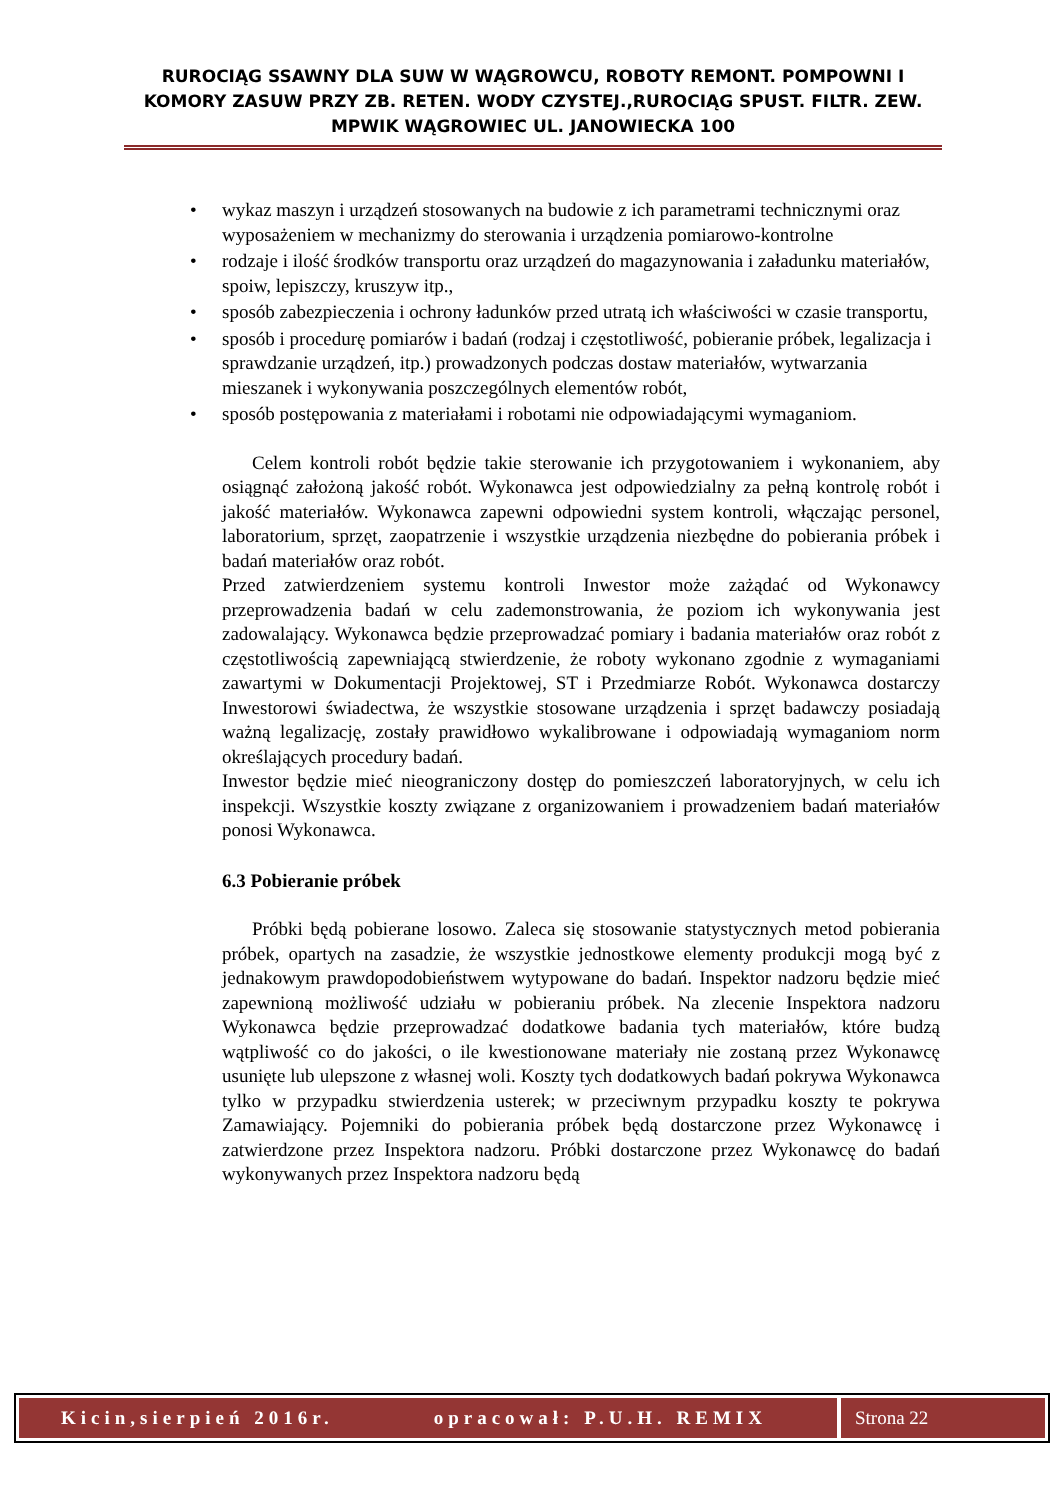RUROCIĄG SSAWNY DLA SUW W WĄGROWCU, ROBOTY REMONT. POMPOWNI I KOMORY ZASUW PRZY ZB. RETEN. WODY CZYSTEJ.,RUROCIĄG SPUST. FILTR. ZEW. MPWIK WĄGROWIEC UL. JANOWIECKA 100
• wykaz maszyn i urządzeń stosowanych na budowie z ich parametrami technicznymi oraz wyposażeniem w mechanizmy do sterowania i urządzenia pomiarowo-kontrolne
• rodzaje i ilość środków transportu oraz urządzeń do magazynowania i załadunku materiałów, spoiw, lepiszczy, kruszyw itp.,
• sposób zabezpieczenia i ochrony ładunków przed utratą ich właściwości w czasie transportu,
• sposób i procedurę pomiarów i badań (rodzaj i częstotliwość, pobieranie próbek, legalizacja i sprawdzanie urządzeń, itp.) prowadzonych podczas dostaw materiałów, wytwarzania mieszanek i wykonywania poszczególnych elementów robót,
• sposób postępowania z materiałami i robotami nie odpowiadającymi wymaganiom.
Celem kontroli robót będzie takie sterowanie ich przygotowaniem i wykonaniem, aby osiągnąć założoną jakość robót. Wykonawca jest odpowiedzialny za pełną kontrolę robót i jakość materiałów. Wykonawca zapewni odpowiedni system kontroli, włączając personel, laboratorium, sprzęt, zaopatrzenie i wszystkie urządzenia niezbędne do pobierania próbek i badań materiałów oraz robót.
Przed zatwierdzeniem systemu kontroli Inwestor może zażądać od Wykonawcy przeprowadzenia badań w celu zademonstrowania, że poziom ich wykonywania jest zadowalający. Wykonawca będzie przeprowadzać pomiary i badania materiałów oraz robót z częstotliwością zapewniającą stwierdzenie, że roboty wykonano zgodnie z wymaganiami zawartymi w Dokumentacji Projektowej, ST i Przedmiarze Robót. Wykonawca dostarczy Inwestorowi świadectwa, że wszystkie stosowane urządzenia i sprzęt badawczy posiadają ważną legalizację, zostały prawidłowo wykalibrowane i odpowiadają wymaganiom norm określających procedury badań.
Inwestor będzie mieć nieograniczony dostęp do pomieszczeń laboratoryjnych, w celu ich inspekcji. Wszystkie koszty związane z organizowaniem i prowadzeniem badań materiałów ponosi Wykonawca.
6.3 Pobieranie próbek
Próbki będą pobierane losowo. Zaleca się stosowanie statystycznych metod pobierania próbek, opartych na zasadzie, że wszystkie jednostkowe elementy produkcji mogą być z jednakowym prawdopodobieństwem wytypowane do badań. Inspektor nadzoru będzie mieć zapewnioną możliwość udziału w pobieraniu próbek. Na zlecenie Inspektora nadzoru Wykonawca będzie przeprowadzać dodatkowe badania tych materiałów, które budzą wątpliwość co do jakości, o ile kwestionowane materiały nie zostaną przez Wykonawcę usunięte lub ulepszone z własnej woli. Koszty tych dodatkowych badań pokrywa Wykonawca tylko w przypadku stwierdzenia usterek; w przeciwnym przypadku koszty te pokrywa Zamawiający. Pojemniki do pobierania próbek będą dostarczone przez Wykonawcę i zatwierdzone przez Inspektora nadzoru. Próbki dostarczone przez Wykonawcę do badań wykonywanych przez Inspektora nadzoru będą
Kicin,sierpień 2016r. opracował: P.U.H. REMIX
Strona 22